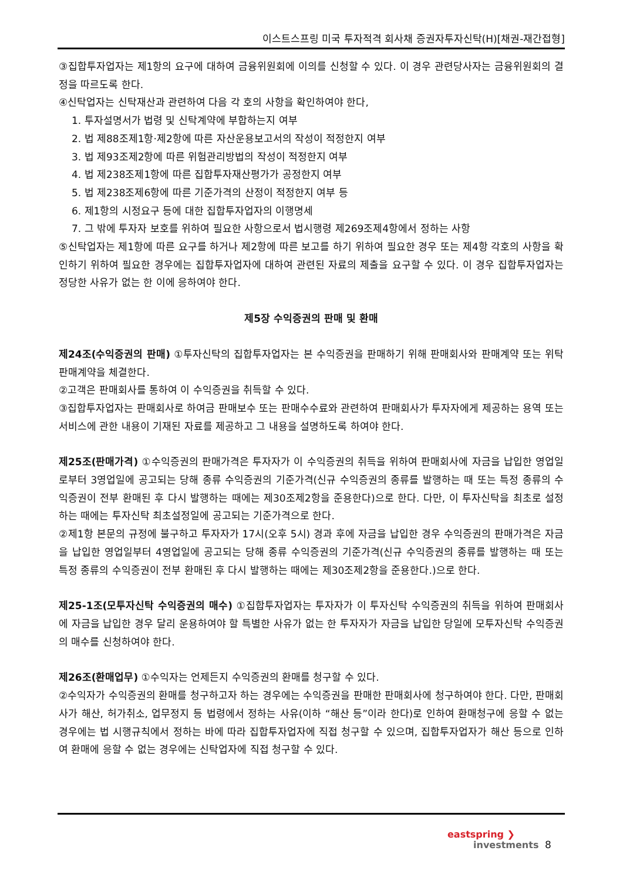이스트스프링 미국 투자적격 회사채 증권자투자신탁(H)[채권-재간접형]
③집합투자업자는 제1항의 요구에 대하여 금융위원회에 이의를 신청할 수 있다. 이 경우 관련당사자는 금융위원회의 결정을 따르도록 한다.
④신탁업자는 신탁재산과 관련하여 다음 각 호의 사항을 확인하여야 한다,
1. 투자설명서가 법령 및 신탁계약에 부합하는지 여부
2. 법 제88조제1항·제2항에 따른 자산운용보고서의 작성이 적정한지 여부
3. 법 제93조제2항에 따른 위험관리방법의 작성이 적정한지 여부
4. 법 제238조제1항에 따른 집합투자재산평가가 공정한지 여부
5. 법 제238조제6항에 따른 기준가격의 산정이 적정한지 여부 등
6. 제1항의 시정요구 등에 대한 집합투자업자의 이행명세
7. 그 밖에 투자자 보호를 위하여 필요한 사항으로서 법시행령 제269조제4항에서 정하는 사항
⑤신탁업자는 제1항에 따른 요구를 하거나 제2항에 따른 보고를 하기 위하여 필요한 경우 또는 제4항 각호의 사항을 확인하기 위하여 필요한 경우에는 집합투자업자에 대하여 관련된 자료의 제출을 요구할 수 있다. 이 경우 집합투자업자는 정당한 사유가 없는 한 이에 응하여야 한다.
제5장 수익증권의 판매 및 환매
제24조(수익증권의 판매) ①투자신탁의 집합투자업자는 본 수익증권을 판매하기 위해 판매회사와 판매계약 또는 위탁판매계약을 체결한다.
②고객은 판매회사를 통하여 이 수익증권을 취득할 수 있다.
③집합투자업자는 판매회사로 하여금 판매보수 또는 판매수수료와 관련하여 판매회사가 투자자에게 제공하는 용역 또는 서비스에 관한 내용이 기재된 자료를 제공하고 그 내용을 설명하도록 하여야 한다.
제25조(판매가격) ①수익증권의 판매가격은 투자자가 이 수익증권의 취득을 위하여 판매회사에 자금을 납입한 영업일로부터 3영업일에 공고되는 당해 종류 수익증권의 기준가격(신규 수익증권의 종류를 발행하는 때 또는 특정 종류의 수익증권이 전부 환매된 후 다시 발행하는 때에는 제30조제2항을 준용한다)으로 한다. 다만, 이 투자신탁을 최초로 설정하는 때에는 투자신탁 최초설정일에 공고되는 기준가격으로 한다.
②제1항 본문의 규정에 불구하고 투자자가 17시(오후 5시) 경과 후에 자금을 납입한 경우 수익증권의 판매가격은 자금을 납입한 영업일부터 4영업일에 공고되는 당해 종류 수익증권의 기준가격(신규 수익증권의 종류를 발행하는 때 또는 특정 종류의 수익증권이 전부 환매된 후 다시 발행하는 때에는 제30조제2항을 준용한다.)으로 한다.
제25-1조(모투자신탁 수익증권의 매수) ①집합투자업자는 투자자가 이 투자신탁 수익증권의 취득을 위하여 판매회사에 자금을 납입한 경우 달리 운용하여야 할 특별한 사유가 없는 한 투자자가 자금을 납입한 당일에 모투자신탁 수익증권의 매수를 신청하여야 한다.
제26조(환매업무) ①수익자는 언제든지 수익증권의 환매를 청구할 수 있다.
②수익자가 수익증권의 환매를 청구하고자 하는 경우에는 수익증권을 판매한 판매회사에 청구하여야 한다. 다만, 판매회사가 해산, 허가취소, 업무정지 등 법령에서 정하는 사유(이하 “해산 등”이라 한다)로 인하여 환매청구에 응할 수 없는 경우에는 법 시행규칙에서 정하는 바에 따라 집합투자업자에 직접 청구할 수 있으며, 집합투자업자가 해산 등으로 인하여 환매에 응할 수 없는 경우에는 신탁업자에 직접 청구할 수 있다.
eastspring ❯
investments
8